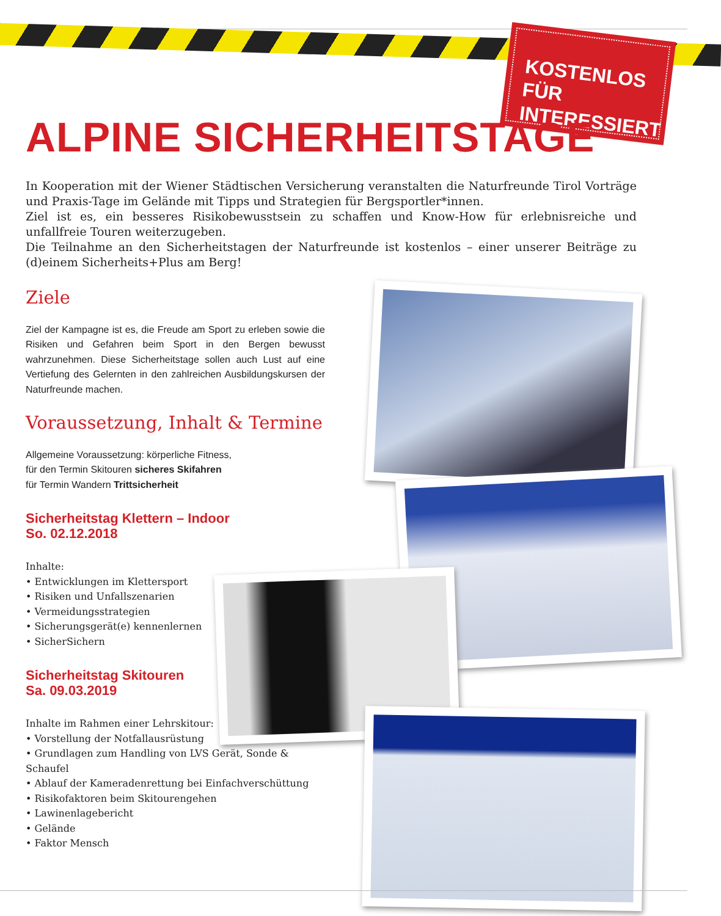KOSTENLOS FÜR INTERESSIERTE
ALPINE SICHERHEITSTAGE
In Kooperation mit der Wiener Städtischen Versicherung veranstalten die Naturfreunde Tirol Vorträge und Praxis-Tage im Gelände mit Tipps und Strategien für Bergsportler*innen.
Ziel ist es, ein besseres Risikobewusstsein zu schaffen und Know-How für erlebnisreiche und unfallfreie Touren weiterzugeben.
Die Teilnahme an den Sicherheitstagen der Naturfreunde ist kostenlos – einer unserer Beiträge zu (d)einem Sicherheits+Plus am Berg!
Ziele
Ziel der Kampagne ist es, die Freude am Sport zu erleben sowie die Risiken und Gefahren beim Sport in den Bergen bewusst wahrzunehmen. Diese Sicherheitstage sollen auch Lust auf eine Vertiefung des Gelernten in den zahlreichen Ausbildungskursen der Naturfreunde machen.
Voraussetzung, Inhalt & Termine
Allgemeine Voraussetzung: körperliche Fitness,
für den Termin Skitouren sicheres Skifahren
für Termin Wandern Trittsicherheit
Sicherheitstag Klettern – Indoor
So. 02.12.2018
Inhalte:
• Entwicklungen im Klettersport
• Risiken und Unfallszenarien
• Vermeidungsstrategien
• Sicherungsgerät(e) kennenlernen
• SicherSichern
Sicherheitstag Skitouren
Sa. 09.03.2019
Inhalte im Rahmen einer Lehrskitour:
• Vorstellung der Notfallausrüstung
• Grundlagen zum Handling von LVS Gerät, Sonde & Schaufel
• Ablauf der Kameradenrettung bei Einfachverschüttung
• Risikofaktoren beim Skitourengehen
• Lawinenlagebericht
• Gelände
• Faktor Mensch